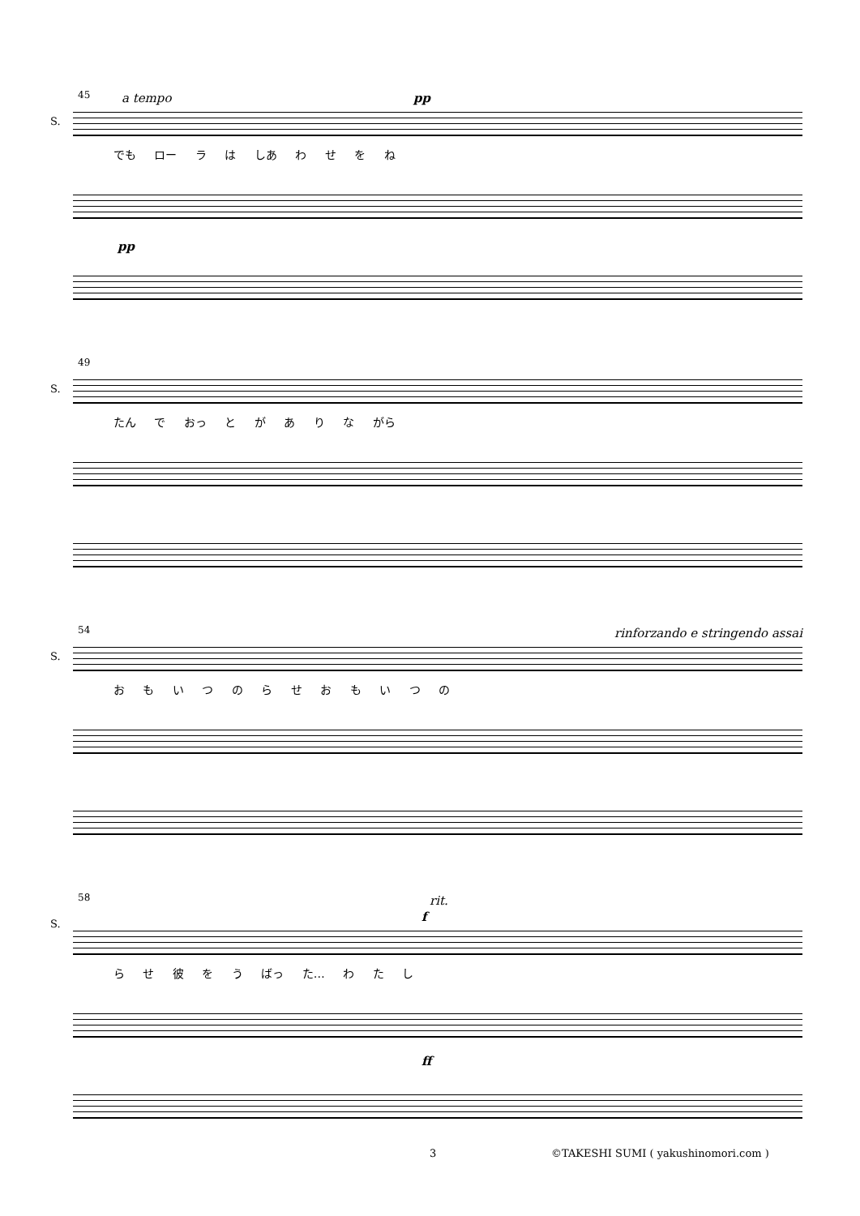45 a tempo pp
S.
でも ロー ラ は しあ わ せ を ね
pp
49
S.
たん で おっ と が あ り な がら
54 rinforzando e stringendo assai
S.
お も い つ の ら せ お も い つ の
58 rit.
f S.
ら せ 彼 を う ばっ た… わ た し
ff
3
©TAKESHI SUMI ( yakushinomori.com )